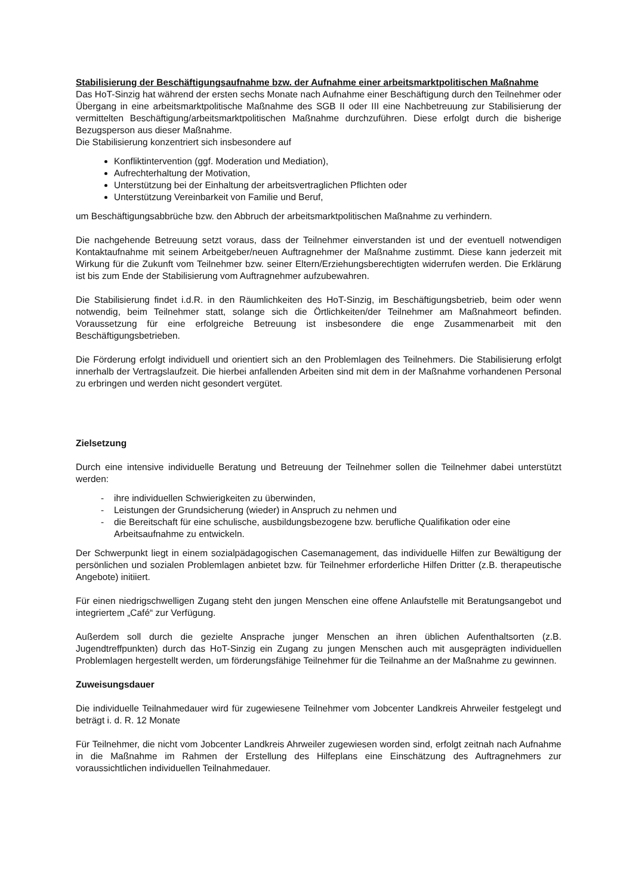Stabilisierung der Beschäftigungsaufnahme bzw. der Aufnahme einer arbeitsmarktpolitischen Maßnahme
Das HoT-Sinzig hat während der ersten sechs Monate nach Aufnahme einer Beschäftigung durch den Teilnehmer oder Übergang in eine arbeitsmarktpolitische Maßnahme des SGB II oder III eine Nachbetreuung zur Stabilisierung der vermittelten Beschäftigung/arbeitsmarktpolitischen Maßnahme durchzuführen. Diese erfolgt durch die bisherige Bezugsperson aus dieser Maßnahme.
Die Stabilisierung konzentriert sich insbesondere auf
Konfliktintervention (ggf. Moderation und Mediation),
Aufrechterhaltung der Motivation,
Unterstützung bei der Einhaltung der arbeitsvertraglichen Pflichten oder
Unterstützung Vereinbarkeit von Familie und Beruf,
um Beschäftigungsabbrüche bzw. den Abbruch der arbeitsmarktpolitischen Maßnahme zu verhindern.
Die nachgehende Betreuung setzt voraus, dass der Teilnehmer einverstanden ist und der eventuell notwendigen Kontaktaufnahme mit seinem Arbeitgeber/neuen Auftragnehmer der Maßnahme zustimmt. Diese kann jederzeit mit Wirkung für die Zukunft vom Teilnehmer bzw. seiner Eltern/Erziehungsberechtigten widerrufen werden. Die Erklärung ist bis zum Ende der Stabilisierung vom Auftragnehmer aufzubewahren.
Die Stabilisierung findet i.d.R. in den Räumlichkeiten des HoT-Sinzig, im Beschäftigungsbetrieb, beim oder wenn notwendig, beim Teilnehmer statt, solange sich die Örtlichkeiten/der Teilnehmer am Maßnahmeort befinden. Voraussetzung für eine erfolgreiche Betreuung ist insbesondere die enge Zusammenarbeit mit den Beschäftigungsbetrieben.
Die Förderung erfolgt individuell und orientiert sich an den Problemlagen des Teilnehmers. Die Stabilisierung erfolgt innerhalb der Vertragslaufzeit. Die hierbei anfallenden Arbeiten sind mit dem in der Maßnahme vorhandenen Personal zu erbringen und werden nicht gesondert vergütet.
Zielsetzung
Durch eine intensive individuelle Beratung und Betreuung der Teilnehmer sollen die Teilnehmer dabei unterstützt werden:
- ihre individuellen Schwierigkeiten zu überwinden,
- Leistungen der Grundsicherung (wieder) in Anspruch zu nehmen und
- die Bereitschaft für eine schulische, ausbildungsbezogene bzw. berufliche Qualifikation oder eine Arbeitsaufnahme zu entwickeln.
Der Schwerpunkt liegt in einem sozialpädagogischen Casemanagement, das individuelle Hilfen zur Bewältigung der persönlichen und sozialen Problemlagen anbietet bzw. für Teilnehmer erforderliche Hilfen Dritter (z.B. therapeutische Angebote) initiiert.
Für einen niedrigschwelligen Zugang steht den jungen Menschen eine offene Anlaufstelle mit Beratungsangebot und integriertem „Café“ zur Verfügung.
Außerdem soll durch die gezielte Ansprache junger Menschen an ihren üblichen Aufenthaltsorten (z.B. Jugendtreffpunkten) durch das HoT-Sinzig ein Zugang zu jungen Menschen auch mit ausgeprägten individuellen Problemlagen hergestellt werden, um förderungsfähige Teilnehmer für die Teilnahme an der Maßnahme zu gewinnen.
Zuweisungsdauer
Die individuelle Teilnahmedauer wird für zugewiesene Teilnehmer vom Jobcenter Landkreis Ahrweiler festgelegt und beträgt i. d. R. 12 Monate
Für Teilnehmer, die nicht vom Jobcenter Landkreis Ahrweiler zugewiesen worden sind, erfolgt zeitnah nach Aufnahme in die Maßnahme im Rahmen der Erstellung des Hilfeplans eine Einschätzung des Auftragnehmers zur voraussichtlichen individuellen Teilnahmedauer.